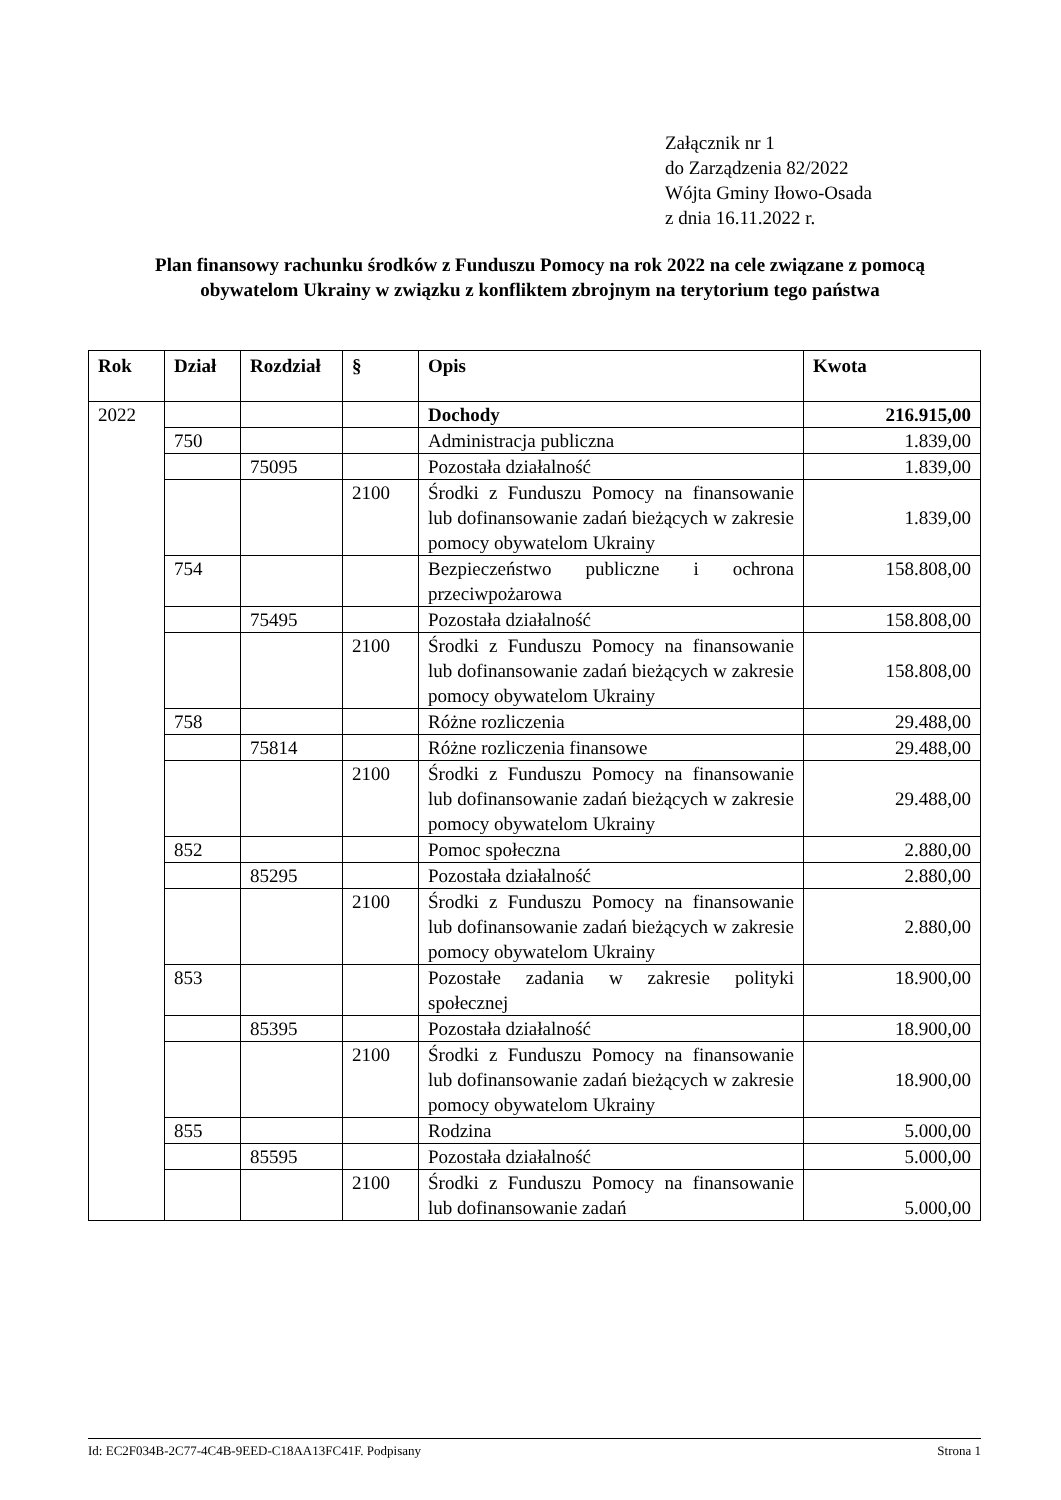Załącznik nr 1
do Zarządzenia 82/2022
Wójta Gminy Iłowo-Osada
z dnia 16.11.2022 r.
Plan finansowy rachunku środków z Funduszu Pomocy na rok 2022 na cele związane z pomocą obywatelom Ukrainy w związku z konfliktem zbrojnym na terytorium tego państwa
| Rok | Dział | Rozdział | § | Opis | Kwota |
| --- | --- | --- | --- | --- | --- |
| 2022 | | | | Dochody | 216.915,00 |
| | 750 | | | Administracja publiczna | 1.839,00 |
| | | 75095 | | Pozostała działalność | 1.839,00 |
| | | | 2100 | Środki z Funduszu Pomocy na finansowanie lub dofinansowanie zadań bieżących w zakresie pomocy obywatelom Ukrainy | 1.839,00 |
| | 754 | | | Bezpieczeństwo publiczne i ochrona przeciwpożarowa | 158.808,00 |
| | | 75495 | | Pozostała działalność | 158.808,00 |
| | | | 2100 | Środki z Funduszu Pomocy na finansowanie lub dofinansowanie zadań bieżących w zakresie pomocy obywatelom Ukrainy | 158.808,00 |
| | 758 | | | Różne rozliczenia | 29.488,00 |
| | | 75814 | | Różne rozliczenia finansowe | 29.488,00 |
| | | | 2100 | Środki z Funduszu Pomocy na finansowanie lub dofinansowanie zadań bieżących w zakresie pomocy obywatelom Ukrainy | 29.488,00 |
| | 852 | | | Pomoc społeczna | 2.880,00 |
| | | 85295 | | Pozostała działalność | 2.880,00 |
| | | | 2100 | Środki z Funduszu Pomocy na finansowanie lub dofinansowanie zadań bieżących w zakresie pomocy obywatelom Ukrainy | 2.880,00 |
| | 853 | | | Pozostałe zadania w zakresie polityki społecznej | 18.900,00 |
| | | 85395 | | Pozostała działalność | 18.900,00 |
| | | | 2100 | Środki z Funduszu Pomocy na finansowanie lub dofinansowanie zadań bieżących w zakresie pomocy obywatelom Ukrainy | 18.900,00 |
| | 855 | | | Rodzina | 5.000,00 |
| | | 85595 | | Pozostała działalność | 5.000,00 |
| | | | 2100 | Środki z Funduszu Pomocy na finansowanie lub dofinansowanie zadań | 5.000,00 |
Id: EC2F034B-2C77-4C4B-9EED-C18AA13FC41F. Podpisany Strona 1